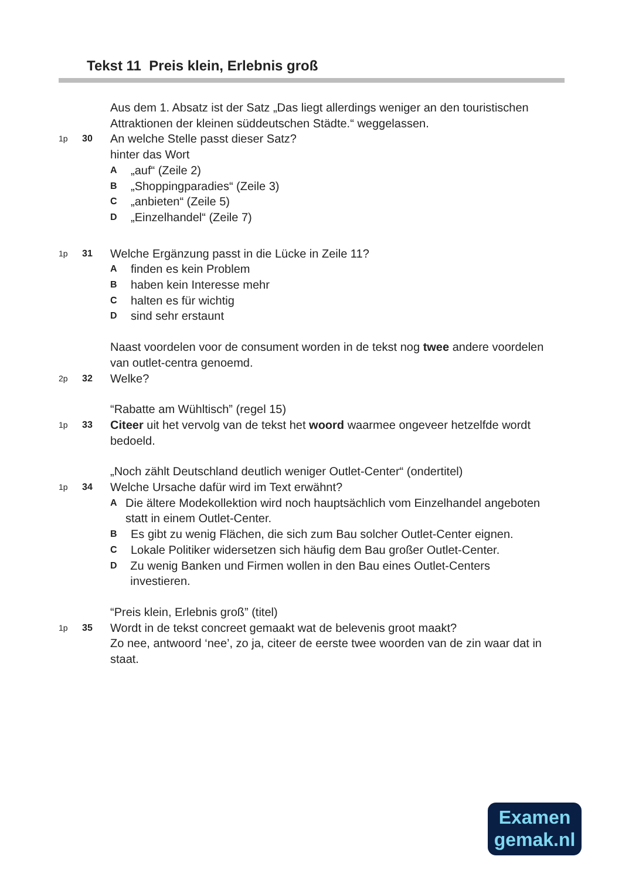Tekst 11 Preis klein, Erlebnis groß
Aus dem 1. Absatz ist der Satz „Das liegt allerdings weniger an den touristischen Attraktionen der kleinen süddeutschen Städte.“ weggelassen.
1p 30
An welche Stelle passt dieser Satz?
hinter das Wort
A „auf“ (Zeile 2)
B „Shoppingparadies“ (Zeile 3)
C „anbieten“ (Zeile 5)
D „Einzelhandel“ (Zeile 7)
1p 31
Welche Ergänzung passt in die Lücke in Zeile 11?
Afinden es kein Problem
Bhaben kein Interesse mehr
Chalten es für wichtig
Dsind sehr erstaunt
Naast voordelen voor de consument worden in de tekst nog twee andere voordelen van outlet-centra genoemd.
2p 32
Welke?
“Rabatte am Wühltisch” (regel 15)
1p 33
Citeer uit het vervolg van de tekst het woord waarmee ongeveer hetzelfde wordt bedoeld.
„Noch zählt Deutschland deutlich weniger Outlet-Center“ (ondertitel)
1p 34
Welche Ursache dafür wird im Text erwähnt?
A Die ältere Modekollektion wird noch hauptsächlich vom Einzelhandel angeboten statt in einem Outlet-Center.
B Es gibt zu wenig Flächen, die sich zum Bau solcher Outlet-Center eignen.
C Lokale Politiker widersetzen sich häufig dem Bau großer Outlet-Center.
D Zu wenig Banken und Firmen wollen in den Bau eines Outlet-Centers investieren.
“Preis klein, Erlebnis groß” (titel)
1p 35
Wordt in de tekst concreet gemaakt wat de belevenis groot maakt?
Zo nee, antwoord ‘nee’, zo ja, citeer de eerste twee woorden van de zin waar dat in staat.
Examen
gemak.nl